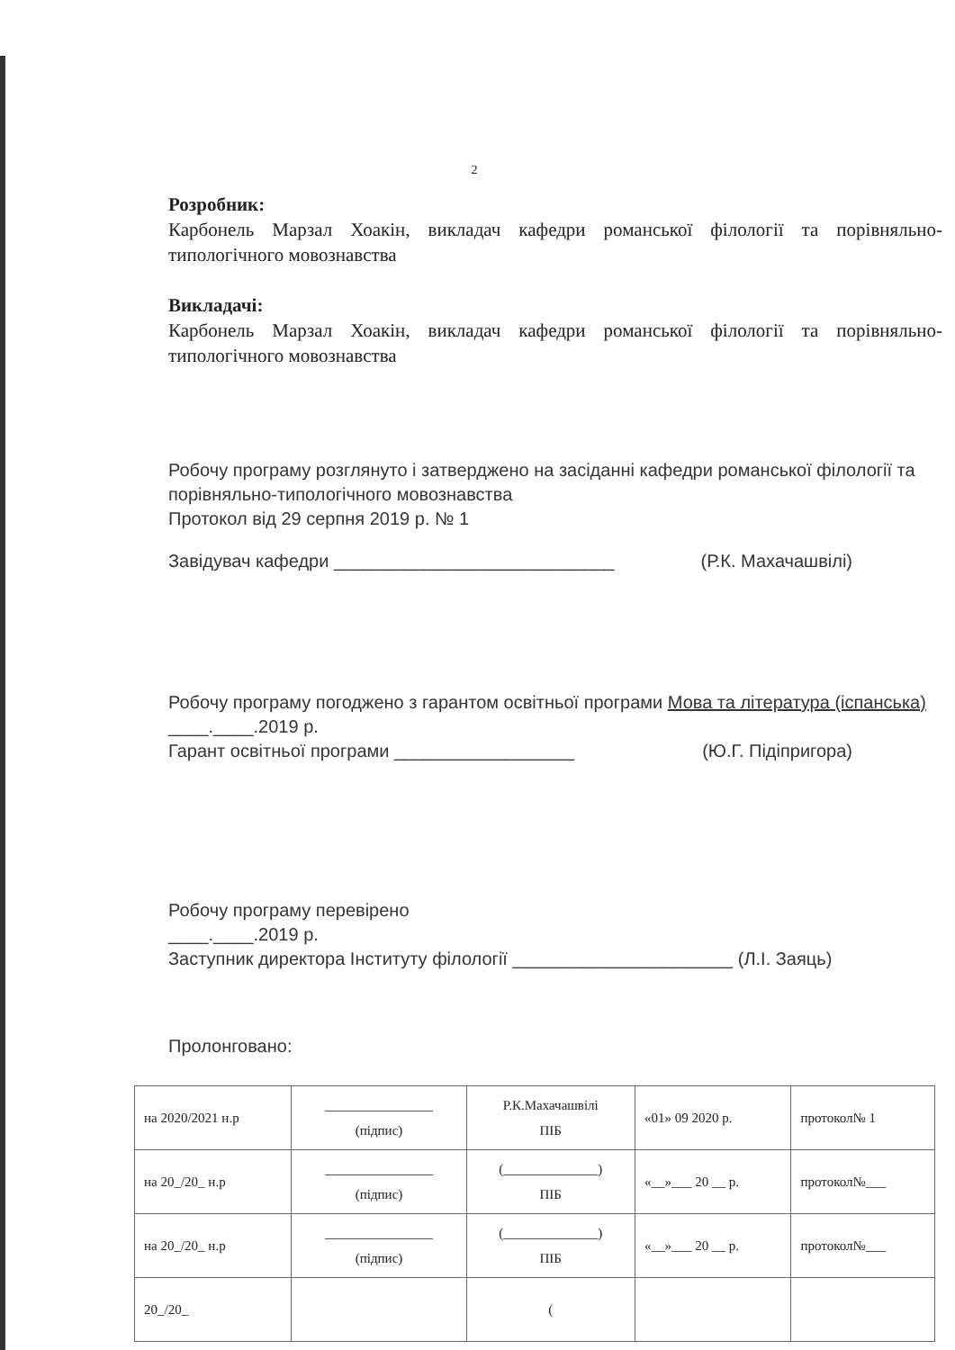2
Розробник:
Карбонель Марзал Хоакін, викладач кафедри романської філології та порівняльно-типологічного мовознавства
Викладачі:
Карбонель Марзал Хоакін, викладач кафедри романської філології та порівняльно-типологічного мовознавства
Робочу програму розглянуто і затверджено на засіданні кафедри романської філології та порівняльно-типологічного мовознавства
Протокол від 29 серпня 2019 р. № 1
Завідувач кафедри ____________________________ (Р.К. Махачашвілі)
Робочу програму погоджено з гарантом освітньої програми Мова та література (іспанська)
____.____.2019 р.
Гарант освітньої програми __________________ (Ю.Г. Підіпригора)
Робочу програму перевірено
____.____.2019 р.
Заступник директора Інституту філології ______________________ (Л.І. Заяць)
Пролонговано:
| на 2020/2021 н.р | ________________ (підпис) | Р.К.Махачашвілі ПІБ | «01» 09 2020 р. | протокол№ 1 |
| на 20_/20_ н.р | ________________ (підпис) | (______________) ПІБ | «__»___ 20 __ р. | протокол№___ |
| на 20_/20_ н.р | ________________ (підпис) | (______________) ПІБ | «__»___ 20 __ р. | протокол№___ |
| 20_/20_ | | ( | | |